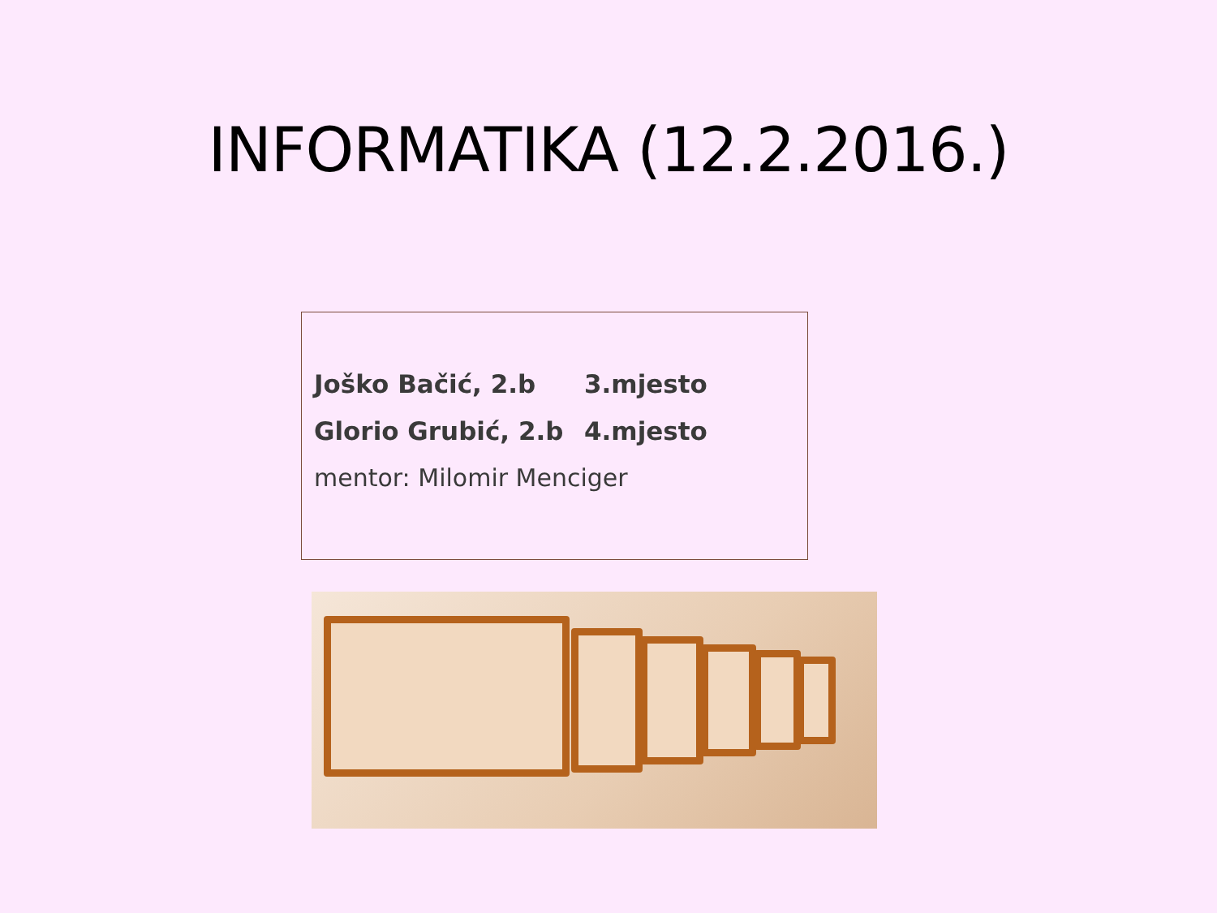INFORMATIKA (12.2.2016.)
Joško Bačić, 2.b 3.mjesto
Glorio Grubić, 2.b 4.mjesto
mentor: Milomir Menciger